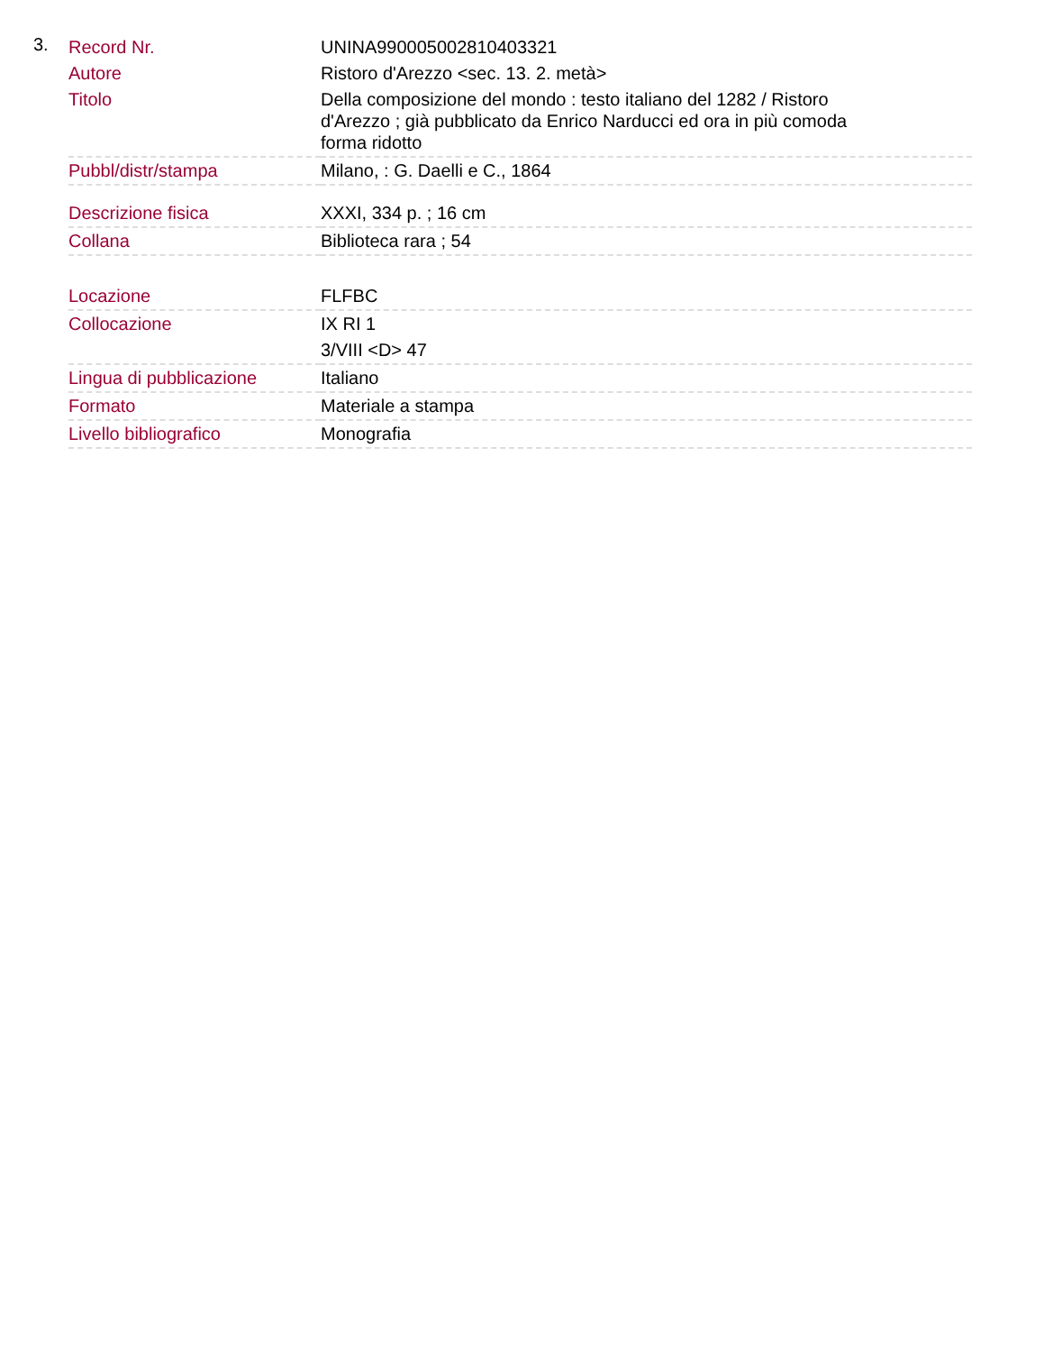3.
| Record Nr. | UNINA990005002810403321 |
| Autore | Ristoro d'Arezzo <sec. 13. 2. metà> |
| Titolo | Della composizione del mondo : testo italiano del 1282 / Ristoro d'Arezzo ; già pubblicato da Enrico Narducci ed ora in più comoda forma ridotto |
| Pubbl/distr/stampa | Milano, : G. Daelli e C., 1864 |
| Descrizione fisica | XXXI, 334 p. ; 16 cm |
| Collana | Biblioteca rara ; 54 |
| Locazione | FLFBC |
| Collocazione | IX RI 1 3/VIII <D> 47 |
| Lingua di pubblicazione | Italiano |
| Formato | Materiale a stampa |
| Livello bibliografico | Monografia |